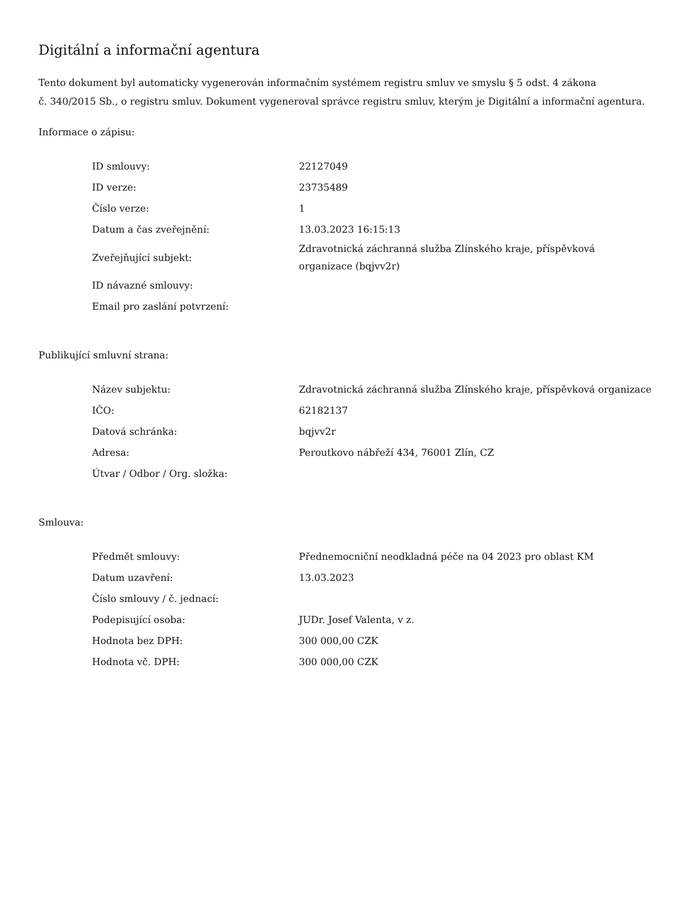Digitální a informační agentura
Tento dokument byl automaticky vygenerován informačním systémem registru smluv ve smyslu § 5 odst. 4 zákona
č. 340/2015 Sb., o registru smluv. Dokument vygeneroval správce registru smluv, kterým je Digitální a informační agentura.
Informace o zápisu:
| ID smlouvy: | 22127049 |
| ID verze: | 23735489 |
| Číslo verze: | 1 |
| Datum a čas zveřejnění: | 13.03.2023 16:15:13 |
| Zveřejňující subjekt: | Zdravotnická záchranná služba Zlínského kraje, příspěvková organizace (bqjvv2r) |
| ID návazné smlouvy: | |
| Email pro zaslání potvrzení: | |
Publikující smluvní strana:
| Název subjektu: | Zdravotnická záchranná služba Zlínského kraje, příspěvková organizace |
| IČO: | 62182137 |
| Datová schránka: | bqjvv2r |
| Adresa: | Peroutkovo nábřeží 434, 76001 Zlín, CZ |
| Útvar / Odbor / Org. složka: | |
Smlouva:
| Předmět smlouvy: | Přednemocniční neodkladná péče na 04 2023 pro oblast KM |
| Datum uzavření: | 13.03.2023 |
| Číslo smlouvy / č. jednací: | |
| Podepisující osoba: | JUDr. Josef Valenta, v z. |
| Hodnota bez DPH: | 300 000,00 CZK |
| Hodnota vč. DPH: | 300 000,00 CZK |